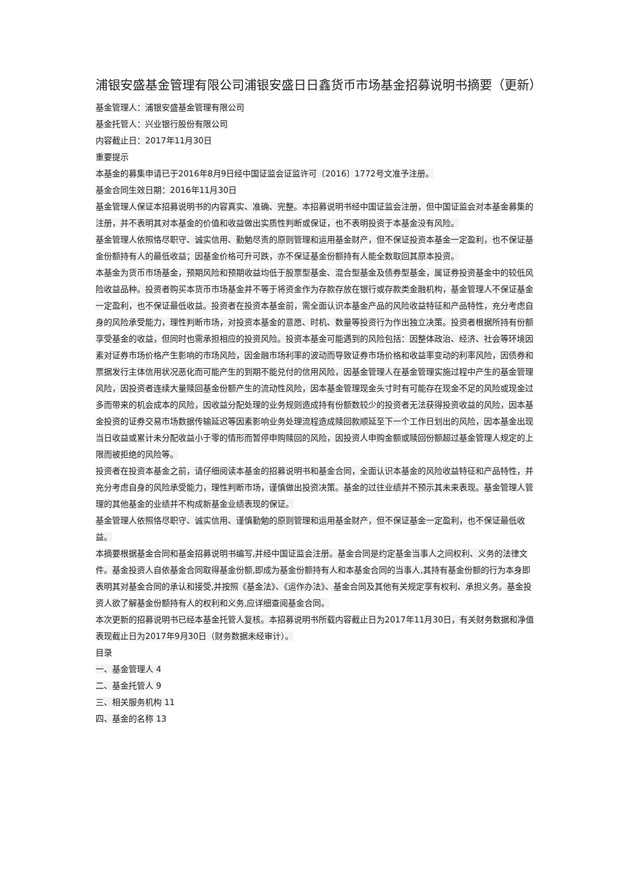浦银安盛基金管理有限公司浦银安盛日日鑫货币市场基金招募说明书摘要（更新）
基金管理人：浦银安盛基金管理有限公司
基金托管人：兴业银行股份有限公司
内容截止日：2017年11月30日
重要提示
本基金的募集申请已于2016年8月9日经中国证监会证监许可〔2016〕1772号文准予注册。
基金合同生效日期：2016年11月30日
基金管理人保证本招募说明书的内容真实、准确、完整。本招募说明书经中国证监会注册，但中国证监会对本基金募集的注册，并不表明其对本基金的价值和收益做出实质性判断或保证，也不表明投资于本基金没有风险。
基金管理人依照恪尽职守、诚实信用、勤勉尽责的原则管理和运用基金财产，但不保证投资本基金一定盈利，也不保证基金份额持有人的最低收益；因基金价格可升可跌，亦不保证基金份额持有人能全数取回其原本投资。
本基金为货币市场基金，预期风险和预期收益均低于股票型基金、混合型基金及债券型基金，属证券投资基金中的较低风险收益品种。投资者购买本货币市场基金并不等于将资金作为存款存放在银行或存款类金融机构，基金管理人不保证基金一定盈利，也不保证最低收益。投资者在投资本基金前，需全面认识本基金产品的风险收益特征和产品特性，充分考虑自身的风险承受能力，理性判断市场，对投资本基金的意愿、时机、数量等投资行为作出独立决策。投资者根据所持有份额享受基金的收益，但同时也需承担相应的投资风险。投资本基金可能遇到的风险包括：因整体政治、经济、社会等环境因素对证券市场价格产生影响的市场风险，因金融市场利率的波动而导致证券市场价格和收益率变动的利率风险，因债券和票据发行主体信用状况恶化而可能产生的到期不能兑付的信用风险，因基金管理人在基金管理实施过程中产生的基金管理风险，因投资者连续大量赎回基金份额产生的流动性风险，因本基金管理现金头寸时有可能存在现金不足的风险或现金过多而带来的机会成本的风险，因收益分配处理的业务规则造成持有份额数较少的投资者无法获得投资收益的风险，因本基金投资的证券交易市场数据传输延迟等因素影响业务处理流程造成赎回款顺延至下一个工作日划出的风险，因本基金出现当日收益或累计未分配收益小于零的情形而暂停申购赎回的风险，因投资人申购金额或赎回份额超过基金管理人规定的上限而被拒绝的风险等。
投资者在投资本基金之前，请仔细阅读本基金的招募说明书和基金合同，全面认识本基金的风险收益特征和产品特性，并充分考虑自身的风险承受能力，理性判断市场，谨慎做出投资决策。基金的过往业绩并不预示其未来表现。基金管理人管理的其他基金的业绩并不构成新基金业绩表现的保证。
基金管理人依照恪尽职守、诚实信用、谨慎勤勉的原则管理和运用基金财产，但不保证基金一定盈利，也不保证最低收益。
本摘要根据基金合同和基金招募说明书编写,并经中国证监会注册。基金合同是约定基金当事人之间权利、义务的法律文件。基金投资人自依基金合同取得基金份额,即成为基金份额持有人和本基金合同的当事人,其持有基金份额的行为本身即表明其对基金合同的承认和接受,并按照《基金法》、《运作办法》、基金合同及其他有关规定享有权利、承担义务。基金投资人欲了解基金份额持有人的权利和义务,应详细查阅基金合同。
本次更新的招募说明书已经本基金托管人复核。本招募说明书所载内容截止日为2017年11月30日，有关财务数据和净值表现截止日为2017年9月30日（财务数据未经审计）。
目录
一、基金管理人 4
二、基金托管人 9
三、相关服务机构 11
四、基金的名称 13